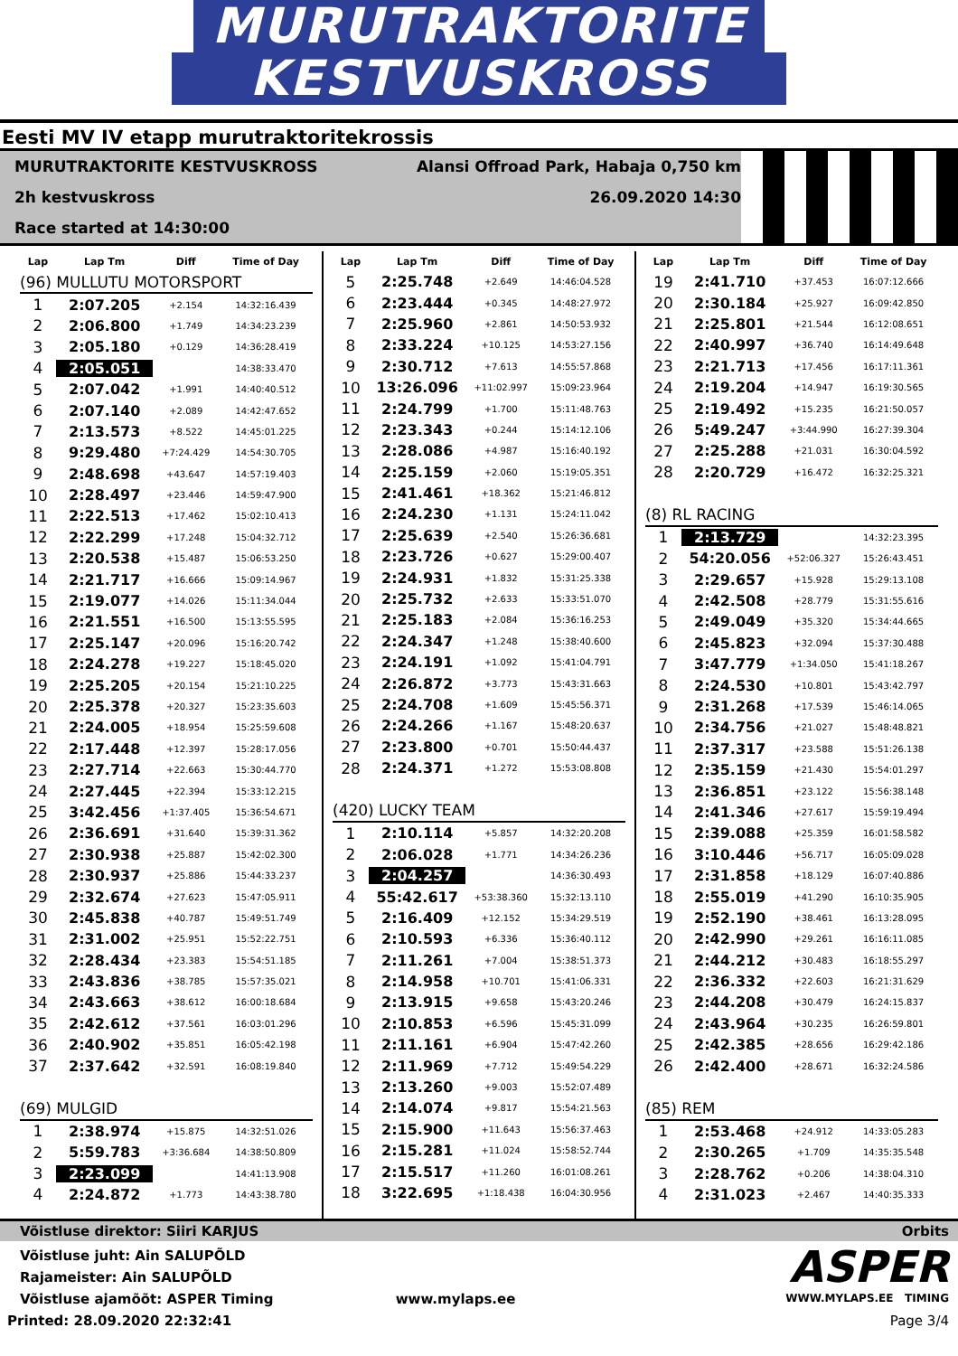MURUTRAKTORITE KESTVUSKROSS
Eesti MV IV etapp murutraktoritekrossis
MURUTRAKTORITE KESTVUSKROSS
2h kestvuskross
Race started at 14:30:00
Alansi Offroad Park, Habaja 0,750 km
26.09.2020 14:30
| Lap | Lap Tm | Diff | Time of Day |
| --- | --- | --- | --- |
| (96) MULLUTU MOTORSPORT | | | |
| 1 | 2:07.205 | +2.154 | 14:32:16.439 |
| 2 | 2:06.800 | +1.749 | 14:34:23.239 |
| 3 | 2:05.180 | +0.129 | 14:36:28.419 |
| 4 | 2:05.051 | | 14:38:33.470 |
| 5 | 2:07.042 | +1.991 | 14:40:40.512 |
| 6 | 2:07.140 | +2.089 | 14:42:47.652 |
| 7 | 2:13.573 | +8.522 | 14:45:01.225 |
| 8 | 9:29.480 | +7:24.429 | 14:54:30.705 |
| 9 | 2:48.698 | +43.647 | 14:57:19.403 |
| 10 | 2:28.497 | +23.446 | 14:59:47.900 |
| 11 | 2:22.513 | +17.462 | 15:02:10.413 |
| 12 | 2:22.299 | +17.248 | 15:04:32.712 |
| 13 | 2:20.538 | +15.487 | 15:06:53.250 |
| 14 | 2:21.717 | +16.666 | 15:09:14.967 |
| 15 | 2:19.077 | +14.026 | 15:11:34.044 |
| 16 | 2:21.551 | +16.500 | 15:13:55.595 |
| 17 | 2:25.147 | +20.096 | 15:16:20.742 |
| 18 | 2:24.278 | +19.227 | 15:18:45.020 |
| 19 | 2:25.205 | +20.154 | 15:21:10.225 |
| 20 | 2:25.378 | +20.327 | 15:23:35.603 |
| 21 | 2:24.005 | +18.954 | 15:25:59.608 |
| 22 | 2:17.448 | +12.397 | 15:28:17.056 |
| 23 | 2:27.714 | +22.663 | 15:30:44.770 |
| 24 | 2:27.445 | +22.394 | 15:33:12.215 |
| 25 | 3:42.456 | +1:37.405 | 15:36:54.671 |
| 26 | 2:36.691 | +31.640 | 15:39:31.362 |
| 27 | 2:30.938 | +25.887 | 15:42:02.300 |
| 28 | 2:30.937 | +25.886 | 15:44:33.237 |
| 29 | 2:32.674 | +27.623 | 15:47:05.911 |
| 30 | 2:45.838 | +40.787 | 15:49:51.749 |
| 31 | 2:31.002 | +25.951 | 15:52:22.751 |
| 32 | 2:28.434 | +23.383 | 15:54:51.185 |
| 33 | 2:43.836 | +38.785 | 15:57:35.021 |
| 34 | 2:43.663 | +38.612 | 16:00:18.684 |
| 35 | 2:42.612 | +37.561 | 16:03:01.296 |
| 36 | 2:40.902 | +35.851 | 16:05:42.198 |
| 37 | 2:37.642 | +32.591 | 16:08:19.840 |
| (69) MULGID | | | |
| 1 | 2:38.974 | +15.875 | 14:32:51.026 |
| 2 | 5:59.783 | +3:36.684 | 14:38:50.809 |
| 3 | 2:23.099 | | 14:41:13.908 |
| 4 | 2:24.872 | +1.773 | 14:43:38.780 |
| Lap | Lap Tm | Diff | Time of Day |
| --- | --- | --- | --- |
| 5 | 2:25.748 | +2.649 | 14:46:04.528 |
| 6 | 2:23.444 | +0.345 | 14:48:27.972 |
| 7 | 2:25.960 | +2.861 | 14:50:53.932 |
| 8 | 2:33.224 | +10.125 | 14:53:27.156 |
| 9 | 2:30.712 | +7.613 | 14:55:57.868 |
| 10 | 13:26.096 | +11:02.997 | 15:09:23.964 |
| 11 | 2:24.799 | +1.700 | 15:11:48.763 |
| 12 | 2:23.343 | +0.244 | 15:14:12.106 |
| 13 | 2:28.086 | +4.987 | 15:16:40.192 |
| 14 | 2:25.159 | +2.060 | 15:19:05.351 |
| 15 | 2:41.461 | +18.362 | 15:21:46.812 |
| 16 | 2:24.230 | +1.131 | 15:24:11.042 |
| 17 | 2:25.639 | +2.540 | 15:26:36.681 |
| 18 | 2:23.726 | +0.627 | 15:29:00.407 |
| 19 | 2:24.931 | +1.832 | 15:31:25.338 |
| 20 | 2:25.732 | +2.633 | 15:33:51.070 |
| 21 | 2:25.183 | +2.084 | 15:36:16.253 |
| 22 | 2:24.347 | +1.248 | 15:38:40.600 |
| 23 | 2:24.191 | +1.092 | 15:41:04.791 |
| 24 | 2:26.872 | +3.773 | 15:43:31.663 |
| 25 | 2:24.708 | +1.609 | 15:45:56.371 |
| 26 | 2:24.266 | +1.167 | 15:48:20.637 |
| 27 | 2:23.800 | +0.701 | 15:50:44.437 |
| 28 | 2:24.371 | +1.272 | 15:53:08.808 |
| (420) LUCKY TEAM | | | |
| 1 | 2:10.114 | +5.857 | 14:32:20.208 |
| 2 | 2:06.028 | +1.771 | 14:34:26.236 |
| 3 | 2:04.257 | | 14:36:30.493 |
| 4 | 55:42.617 | +53:38.360 | 15:32:13.110 |
| 5 | 2:16.409 | +12.152 | 15:34:29.519 |
| 6 | 2:10.593 | +6.336 | 15:36:40.112 |
| 7 | 2:11.261 | +7.004 | 15:38:51.373 |
| 8 | 2:14.958 | +10.701 | 15:41:06.331 |
| 9 | 2:13.915 | +9.658 | 15:43:20.246 |
| 10 | 2:10.853 | +6.596 | 15:45:31.099 |
| 11 | 2:11.161 | +6.904 | 15:47:42.260 |
| 12 | 2:11.969 | +7.712 | 15:49:54.229 |
| 13 | 2:13.260 | +9.003 | 15:52:07.489 |
| 14 | 2:14.074 | +9.817 | 15:54:21.563 |
| 15 | 2:15.900 | +11.643 | 15:56:37.463 |
| 16 | 2:15.281 | +11.024 | 15:58:52.744 |
| 17 | 2:15.517 | +11.260 | 16:01:08.261 |
| 18 | 3:22.695 | +1:18.438 | 16:04:30.956 |
| Lap | Lap Tm | Diff | Time of Day |
| --- | --- | --- | --- |
| 19 | 2:41.710 | +37.453 | 16:07:12.666 |
| 20 | 2:30.184 | +25.927 | 16:09:42.850 |
| 21 | 2:25.801 | +21.544 | 16:12:08.651 |
| 22 | 2:40.997 | +36.740 | 16:14:49.648 |
| 23 | 2:21.713 | +17.456 | 16:17:11.361 |
| 24 | 2:19.204 | +14.947 | 16:19:30.565 |
| 25 | 2:19.492 | +15.235 | 16:21:50.057 |
| 26 | 5:49.247 | +3:44.990 | 16:27:39.304 |
| 27 | 2:25.288 | +21.031 | 16:30:04.592 |
| 28 | 2:20.729 | +16.472 | 16:32:25.321 |
| (8) RL RACING | | | |
| 1 | 2:13.729 | | 14:32:23.395 |
| 2 | 54:20.056 | +52:06.327 | 15:26:43.451 |
| 3 | 2:29.657 | +15.928 | 15:29:13.108 |
| 4 | 2:42.508 | +28.779 | 15:31:55.616 |
| 5 | 2:49.049 | +35.320 | 15:34:44.665 |
| 6 | 2:45.823 | +32.094 | 15:37:30.488 |
| 7 | 3:47.779 | +1:34.050 | 15:41:18.267 |
| 8 | 2:24.530 | +10.801 | 15:43:42.797 |
| 9 | 2:31.268 | +17.539 | 15:46:14.065 |
| 10 | 2:34.756 | +21.027 | 15:48:48.821 |
| 11 | 2:37.317 | +23.588 | 15:51:26.138 |
| 12 | 2:35.159 | +21.430 | 15:54:01.297 |
| 13 | 2:36.851 | +23.122 | 15:56:38.148 |
| 14 | 2:41.346 | +27.617 | 15:59:19.494 |
| 15 | 2:39.088 | +25.359 | 16:01:58.582 |
| 16 | 3:10.446 | +56.717 | 16:05:09.028 |
| 17 | 2:31.858 | +18.129 | 16:07:40.886 |
| 18 | 2:55.019 | +41.290 | 16:10:35.905 |
| 19 | 2:52.190 | +38.461 | 16:13:28.095 |
| 20 | 2:42.990 | +29.261 | 16:16:11.085 |
| 21 | 2:44.212 | +30.483 | 16:18:55.297 |
| 22 | 2:36.332 | +22.603 | 16:21:31.629 |
| 23 | 2:44.208 | +30.479 | 16:24:15.837 |
| 24 | 2:43.964 | +30.235 | 16:26:59.801 |
| 25 | 2:42.385 | +28.656 | 16:29:42.186 |
| 26 | 2:42.400 | +28.671 | 16:32:24.586 |
| (85) REM | | | |
| 1 | 2:53.468 | +24.912 | 14:33:05.283 |
| 2 | 2:30.265 | +1.709 | 14:35:35.548 |
| 3 | 2:28.762 | +0.206 | 14:38:04.310 |
| 4 | 2:31.023 | +2.467 | 14:40:35.333 |
Võistluse direktor: Siiri KARJUS Orbits
Võistluse juht: Ain SALUPÕLD
Rajameister: Ain SALUPÕLD
Võistluse ajamõõt: ASPER Timing www.mylaps.ee
ASPER
WWW.MYLAPS.EE TIMING
Printed: 28.09.2020 22:32:41 Page 3/4